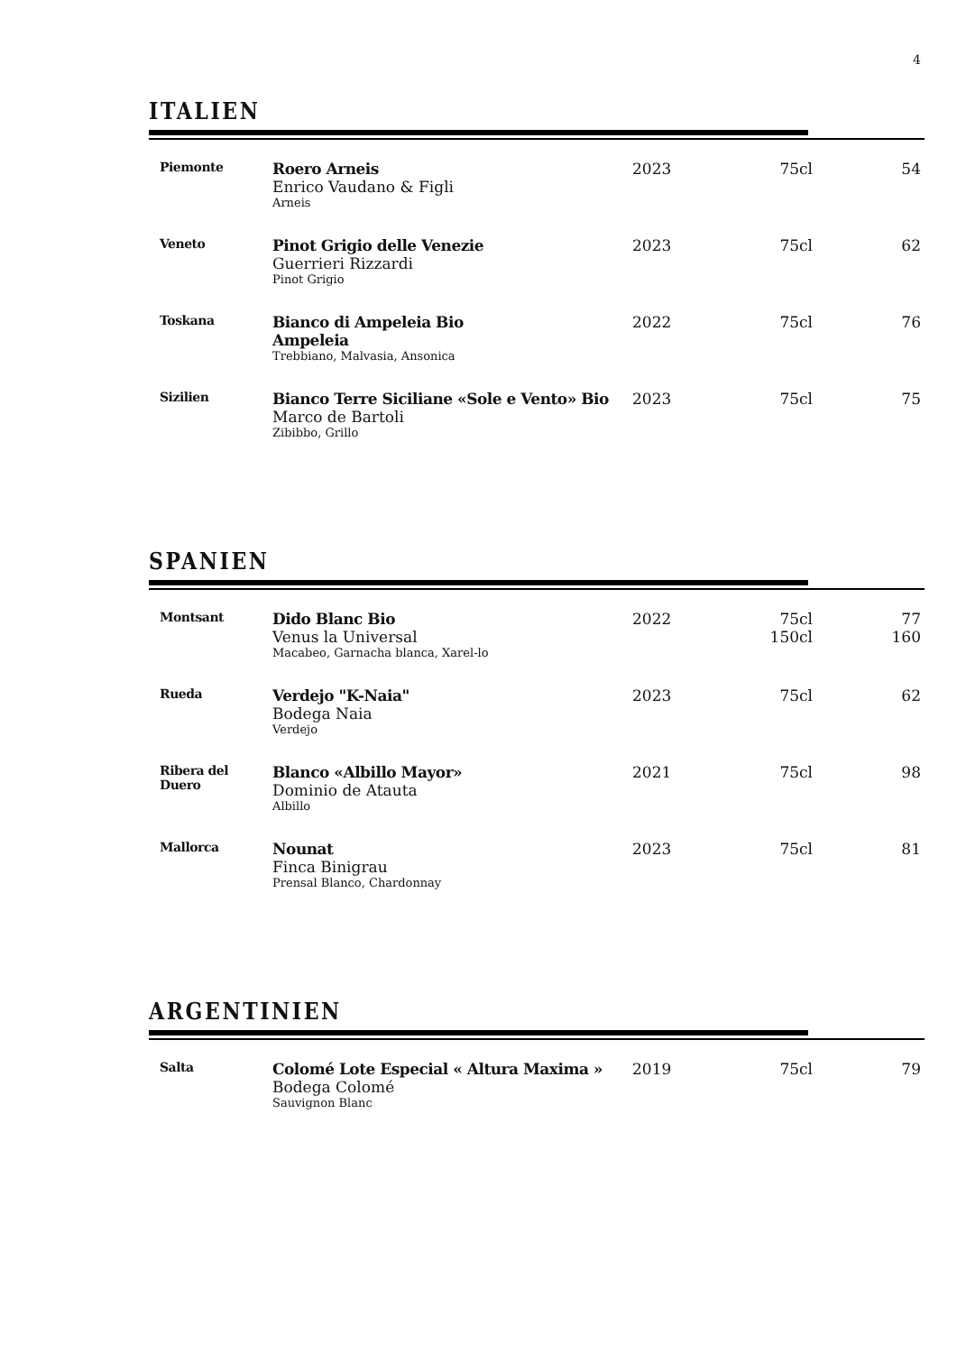4
ITALIEN
| Piemonte | Roero Arneis Enrico Vaudano & Figli Arneis | 2023 | 75cl | 54 |
| Veneto | Pinot Grigio delle Venezie Guerrieri Rizzardi Pinot Grigio | 2023 | 75cl | 62 |
| Toskana | Bianco di Ampeleia Bio Ampeleia Trebbiano, Malvasia, Ansonica | 2022 | 75cl | 76 |
| Sizilien | Bianco Terre Siciliane «Sole e Vento» Bio Marco de Bartoli Zibibbo, Grillo | 2023 | 75cl | 75 |
SPANIEN
| Montsant | Dido Blanc Bio Venus la Universal Macabeo, Garnacha blanca, Xarel-lo | 2022 | 75cl 150cl | 77 160 |
| Rueda | Verdejo "K-Naia" Bodega Naia Verdejo | 2023 | 75cl | 62 |
| Ribera del Duero | Blanco «Albillo Mayor» Dominio de Atauta Albillo | 2021 | 75cl | 98 |
| Mallorca | Nounat Finca Binigrau Prensal Blanco, Chardonnay | 2023 | 75cl | 81 |
ARGENTINIEN
| Salta | Colomé Lote Especial « Altura Maxima » Bodega Colomé Sauvignon Blanc | 2019 | 75cl | 79 |